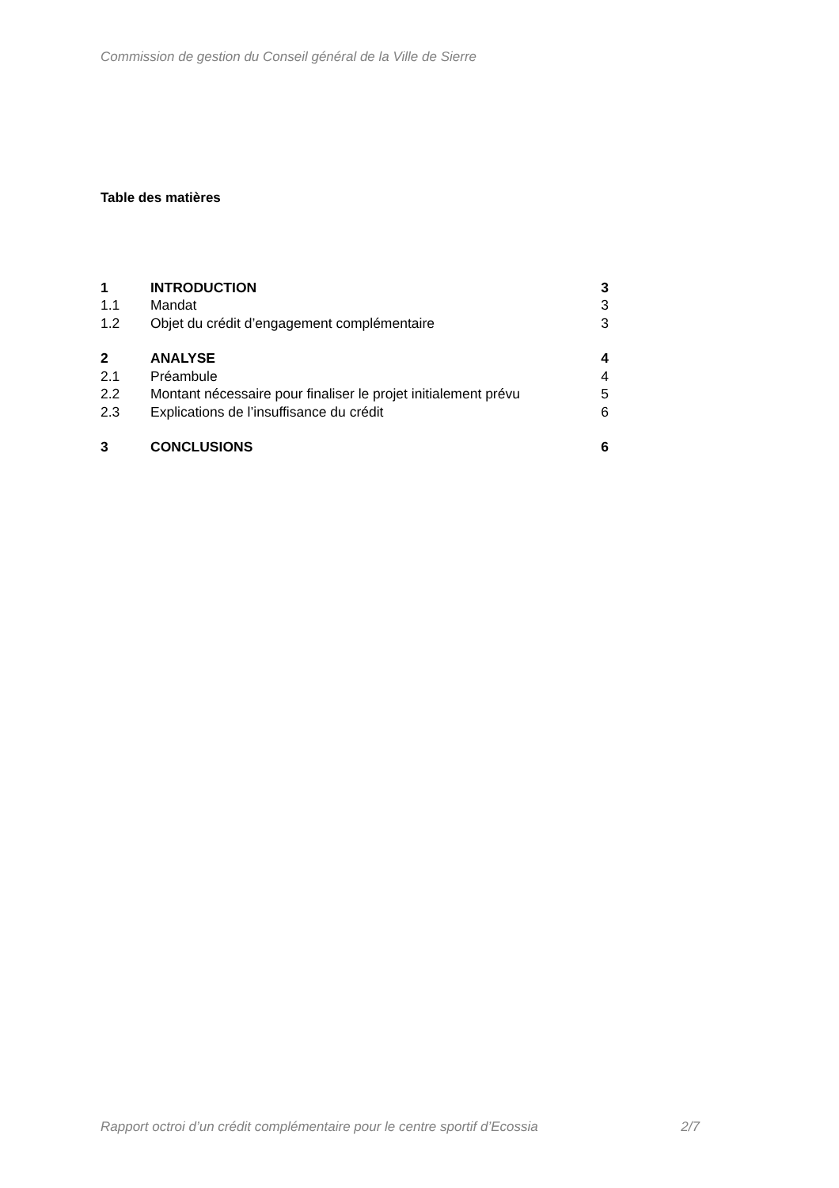Commission de gestion du Conseil général de la Ville de Sierre
Table des matières
| 1 | INTRODUCTION | 3 |
| 1.1 | Mandat | 3 |
| 1.2 | Objet du crédit d’engagement complémentaire | 3 |
| 2 | ANALYSE | 4 |
| 2.1 | Préambule | 4 |
| 2.2 | Montant nécessaire pour finaliser le projet initialement prévu | 5 |
| 2.3 | Explications de l’insuffisance du crédit | 6 |
| 3 | CONCLUSIONS | 6 |
Rapport octroi d’un crédit complémentaire pour le centre sportif d’Ecossia 2/7